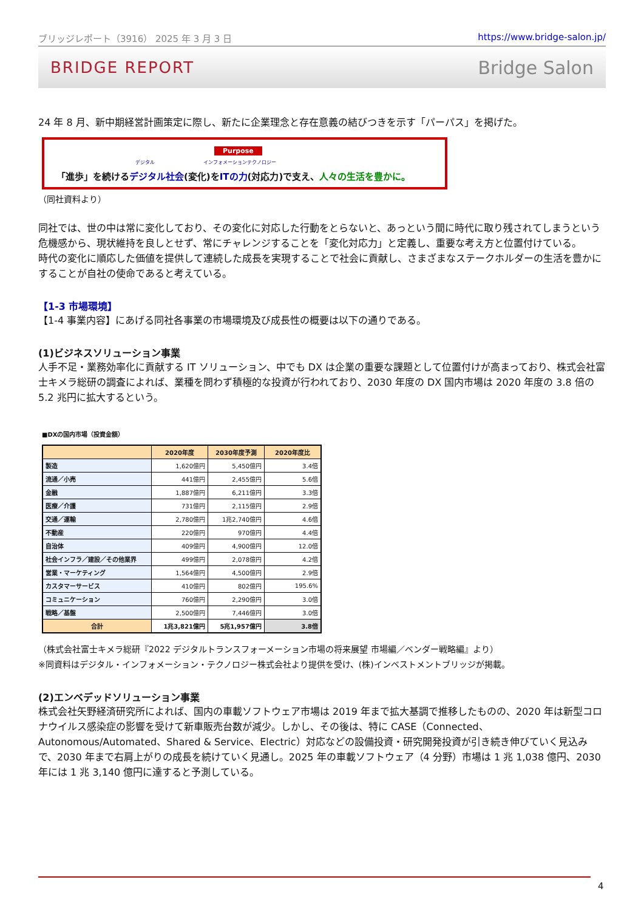ブリッジレポート（3916） 2025 年 3 月 3 日 https://www.bridge-salon.jp/
BRIDGE REPORT Bridge Salon
24 年 8 月、新中期経営計画策定に際し、新たに企業理念と存在意義の結びつきを示す「パーパス」を掲げた。
Purpose
デジタル インフォメーションテクノロジー
「進歩」を続けるデジタル社会(変化)をITの力(対応力)で支え、人々の生活を豊かに。
（同社資料より）
同社では、世の中は常に変化しており、その変化に対応した行動をとらないと、あっという間に時代に取り残されてしまうという危機感から、現状維持を良しとせず、常にチャレンジすることを「変化対応力」と定義し、重要な考え方と位置付けている。
時代の変化に順応した価値を提供して連続した成長を実現することで社会に貢献し、さまざまなステークホルダーの生活を豊かにすることが自社の使命であると考えている。
【1-3 市場環境】
【1-4 事業内容】にあげる同社各事業の市場環境及び成長性の概要は以下の通りである。
(1)ビジネスソリューション事業
人手不足・業務効率化に貢献する IT ソリューション、中でも DX は企業の重要な課題として位置付けが高まっており、株式会社富士キメラ総研の調査によれば、業種を問わず積極的な投資が行われており、2030 年度の DX 国内市場は 2020 年度の 3.8 倍の 5.2 兆円に拡大するという。
■DXの国内市場（投資金額）
| | 2020年度 | 2030年度予測 | 2020年度比 |
| --- | --- | --- | --- |
| 製造 | 1,620億円 | 5,450億円 | 3.4倍 |
| 流通／小売 | 441億円 | 2,455億円 | 5.6倍 |
| 金融 | 1,887億円 | 6,211億円 | 3.3倍 |
| 医療／介護 | 731億円 | 2,115億円 | 2.9倍 |
| 交通／運輸 | 2,780億円 | 1兆2,740億円 | 4.6倍 |
| 不動産 | 220億円 | 970億円 | 4.4倍 |
| 自治体 | 409億円 | 4,900億円 | 12.0倍 |
| 社会インフラ／建設／その他業界 | 499億円 | 2,078億円 | 4.2倍 |
| 営業・マーケティング | 1,564億円 | 4,500億円 | 2.9倍 |
| カスタマーサービス | 410億円 | 802億円 | 195.6% |
| コミュニケーション | 760億円 | 2,290億円 | 3.0倍 |
| 戦略／基盤 | 2,500億円 | 7,446億円 | 3.0倍 |
| 合計 | 1兆3,821億円 | 5兆1,957億円 | 3.8倍 |
（株式会社富士キメラ総研『2022 デジタルトランスフォーメーション市場の将来展望 市場編／ベンダー戦略編』より）
※同資料はデジタル・インフォメーション・テクノロジー株式会社より提供を受け、(株)インベストメントブリッジが掲載。
(2)エンベデッドソリューション事業
株式会社矢野経済研究所によれば、国内の車載ソフトウェア市場は 2019 年まで拡大基調で推移したものの、2020 年は新型コロナウイルス感染症の影響を受けて新車販売台数が減少。しかし、その後は、特に CASE（Connected、Autonomous/Automated、Shared & Service、Electric）対応などの設備投資・研究開発投資が引き続き伸びていく見込みで、2030 年まで右肩上がりの成長を続けていく見通し。2025 年の車載ソフトウェア（4 分野）市場は 1 兆 1,038 億円、2030 年には 1 兆 3,140 億円に達すると予測している。
4